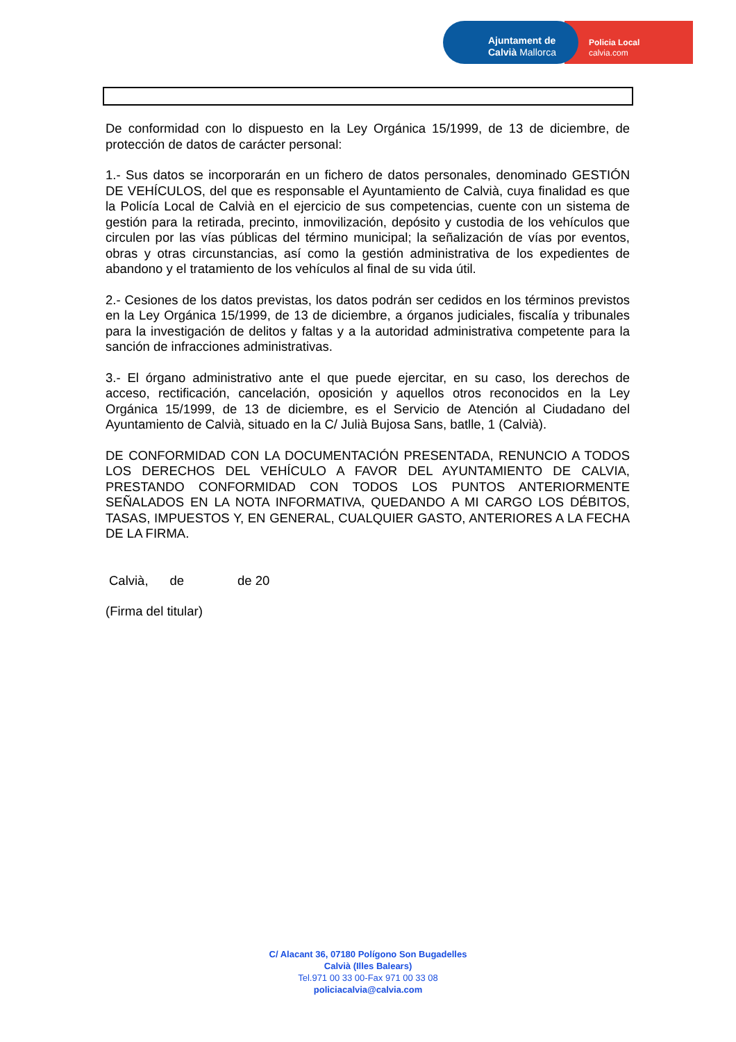Policia Local
calvia.com
Ajuntament de
Calvià Mallorca
De conformidad con lo dispuesto en la Ley Orgánica 15/1999, de 13 de diciembre, de protección de datos de carácter personal:
1.- Sus datos se incorporarán en un fichero de datos personales, denominado GESTIÓN DE VEHÍCULOS, del que es responsable el Ayuntamiento de Calvià, cuya finalidad es que la Policía Local de Calvià en el ejercicio de sus competencias, cuente con un sistema de gestión para la retirada, precinto, inmovilización, depósito y custodia de los vehículos que circulen por las vías públicas del término municipal; la señalización de vías por eventos, obras y otras circunstancias, así como la gestión administrativa de los expedientes de abandono y el tratamiento de los vehículos al final de su vida útil.
2.- Cesiones de los datos previstas, los datos podrán ser cedidos en los términos previstos en la Ley Orgánica 15/1999, de 13 de diciembre, a órganos judiciales, fiscalía y tribunales para la investigación de delitos y faltas y a la autoridad administrativa competente para la sanción de infracciones administrativas.
3.- El órgano administrativo ante el que puede ejercitar, en su caso, los derechos de acceso, rectificación, cancelación, oposición y aquellos otros reconocidos en la Ley Orgánica 15/1999, de 13 de diciembre, es el Servicio de Atención al Ciudadano del Ayuntamiento de Calvià, situado en la C/ Julià Bujosa Sans, batlle, 1 (Calvià).
DE CONFORMIDAD CON LA DOCUMENTACIÓN PRESENTADA, RENUNCIO A TODOS LOS DERECHOS DEL VEHÍCULO A FAVOR DEL AYUNTAMIENTO DE CALVIA, PRESTANDO CONFORMIDAD CON TODOS LOS PUNTOS ANTERIORMENTE SEÑALADOS EN LA NOTA INFORMATIVA, QUEDANDO A MI CARGO LOS DÉBITOS, TASAS, IMPUESTOS Y, EN GENERAL, CUALQUIER GASTO, ANTERIORES A LA FECHA DE LA FIRMA.
Calvià, de de 20
(Firma del titular)
C/ Alacant 36, 07180 Polígono Son Bugadelles
Calvià (Illes Balears)
Tel.971 00 33 00-Fax 971 00 33 08
policiacalvia@calvia.com